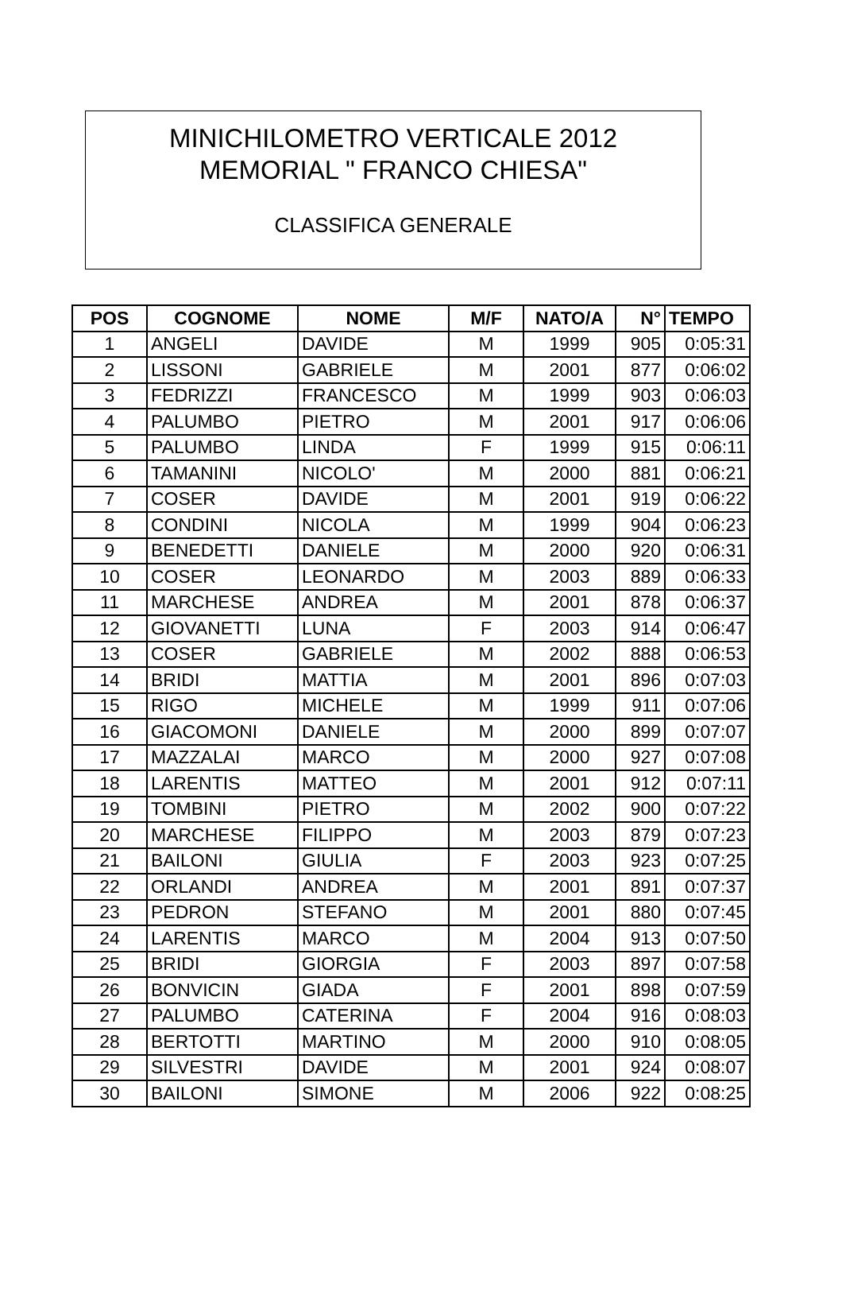MINICHILOMETRO VERTICALE 2012
MEMORIAL " FRANCO CHIESA"
CLASSIFICA GENERALE
| POS | COGNOME | NOME | M/F | NATO/A | N° | TEMPO |
| --- | --- | --- | --- | --- | --- | --- |
| 1 | ANGELI | DAVIDE | M | 1999 | 905 | 0:05:31 |
| 2 | LISSONI | GABRIELE | M | 2001 | 877 | 0:06:02 |
| 3 | FEDRIZZI | FRANCESCO | M | 1999 | 903 | 0:06:03 |
| 4 | PALUMBO | PIETRO | M | 2001 | 917 | 0:06:06 |
| 5 | PALUMBO | LINDA | F | 1999 | 915 | 0:06:11 |
| 6 | TAMANINI | NICOLO' | M | 2000 | 881 | 0:06:21 |
| 7 | COSER | DAVIDE | M | 2001 | 919 | 0:06:22 |
| 8 | CONDINI | NICOLA | M | 1999 | 904 | 0:06:23 |
| 9 | BENEDETTI | DANIELE | M | 2000 | 920 | 0:06:31 |
| 10 | COSER | LEONARDO | M | 2003 | 889 | 0:06:33 |
| 11 | MARCHESE | ANDREA | M | 2001 | 878 | 0:06:37 |
| 12 | GIOVANETTI | LUNA | F | 2003 | 914 | 0:06:47 |
| 13 | COSER | GABRIELE | M | 2002 | 888 | 0:06:53 |
| 14 | BRIDI | MATTIA | M | 2001 | 896 | 0:07:03 |
| 15 | RIGO | MICHELE | M | 1999 | 911 | 0:07:06 |
| 16 | GIACOMONI | DANIELE | M | 2000 | 899 | 0:07:07 |
| 17 | MAZZALAI | MARCO | M | 2000 | 927 | 0:07:08 |
| 18 | LARENTIS | MATTEO | M | 2001 | 912 | 0:07:11 |
| 19 | TOMBINI | PIETRO | M | 2002 | 900 | 0:07:22 |
| 20 | MARCHESE | FILIPPO | M | 2003 | 879 | 0:07:23 |
| 21 | BAILONI | GIULIA | F | 2003 | 923 | 0:07:25 |
| 22 | ORLANDI | ANDREA | M | 2001 | 891 | 0:07:37 |
| 23 | PEDRON | STEFANO | M | 2001 | 880 | 0:07:45 |
| 24 | LARENTIS | MARCO | M | 2004 | 913 | 0:07:50 |
| 25 | BRIDI | GIORGIA | F | 2003 | 897 | 0:07:58 |
| 26 | BONVICIN | GIADA | F | 2001 | 898 | 0:07:59 |
| 27 | PALUMBO | CATERINA | F | 2004 | 916 | 0:08:03 |
| 28 | BERTOTTI | MARTINO | M | 2000 | 910 | 0:08:05 |
| 29 | SILVESTRI | DAVIDE | M | 2001 | 924 | 0:08:07 |
| 30 | BAILONI | SIMONE | M | 2006 | 922 | 0:08:25 |